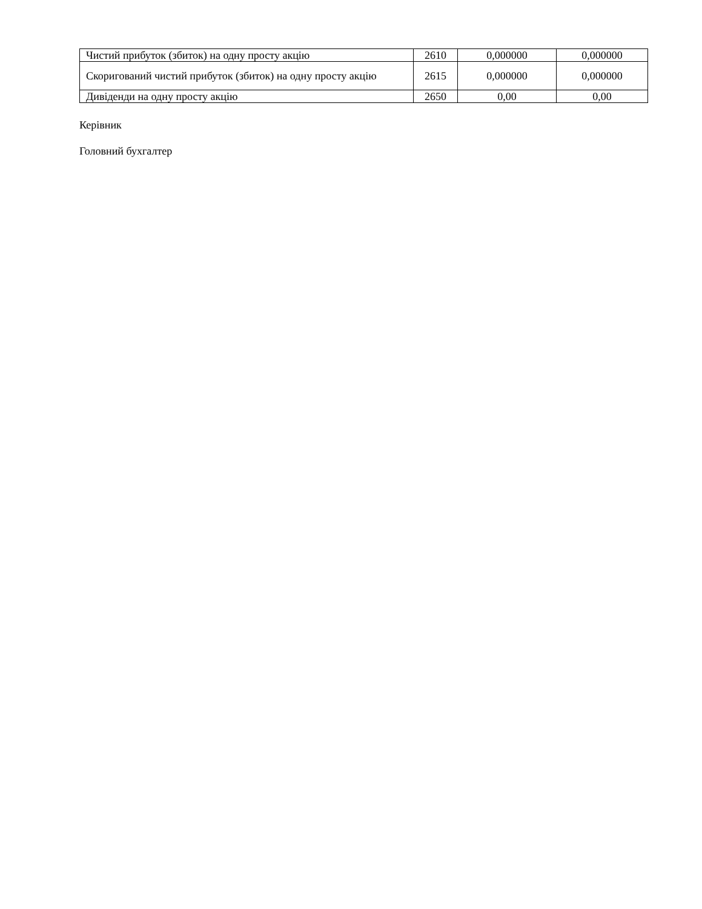| Чистий прибуток (збиток) на одну просту акцію | 2610 | 0,000000 | 0,000000 |
| Скоригований чистий прибуток (збиток) на одну просту акцію | 2615 | 0,000000 | 0,000000 |
| Дивіденди на одну просту акцію | 2650 | 0,00 | 0,00 |
Керівник
Головний бухгалтер